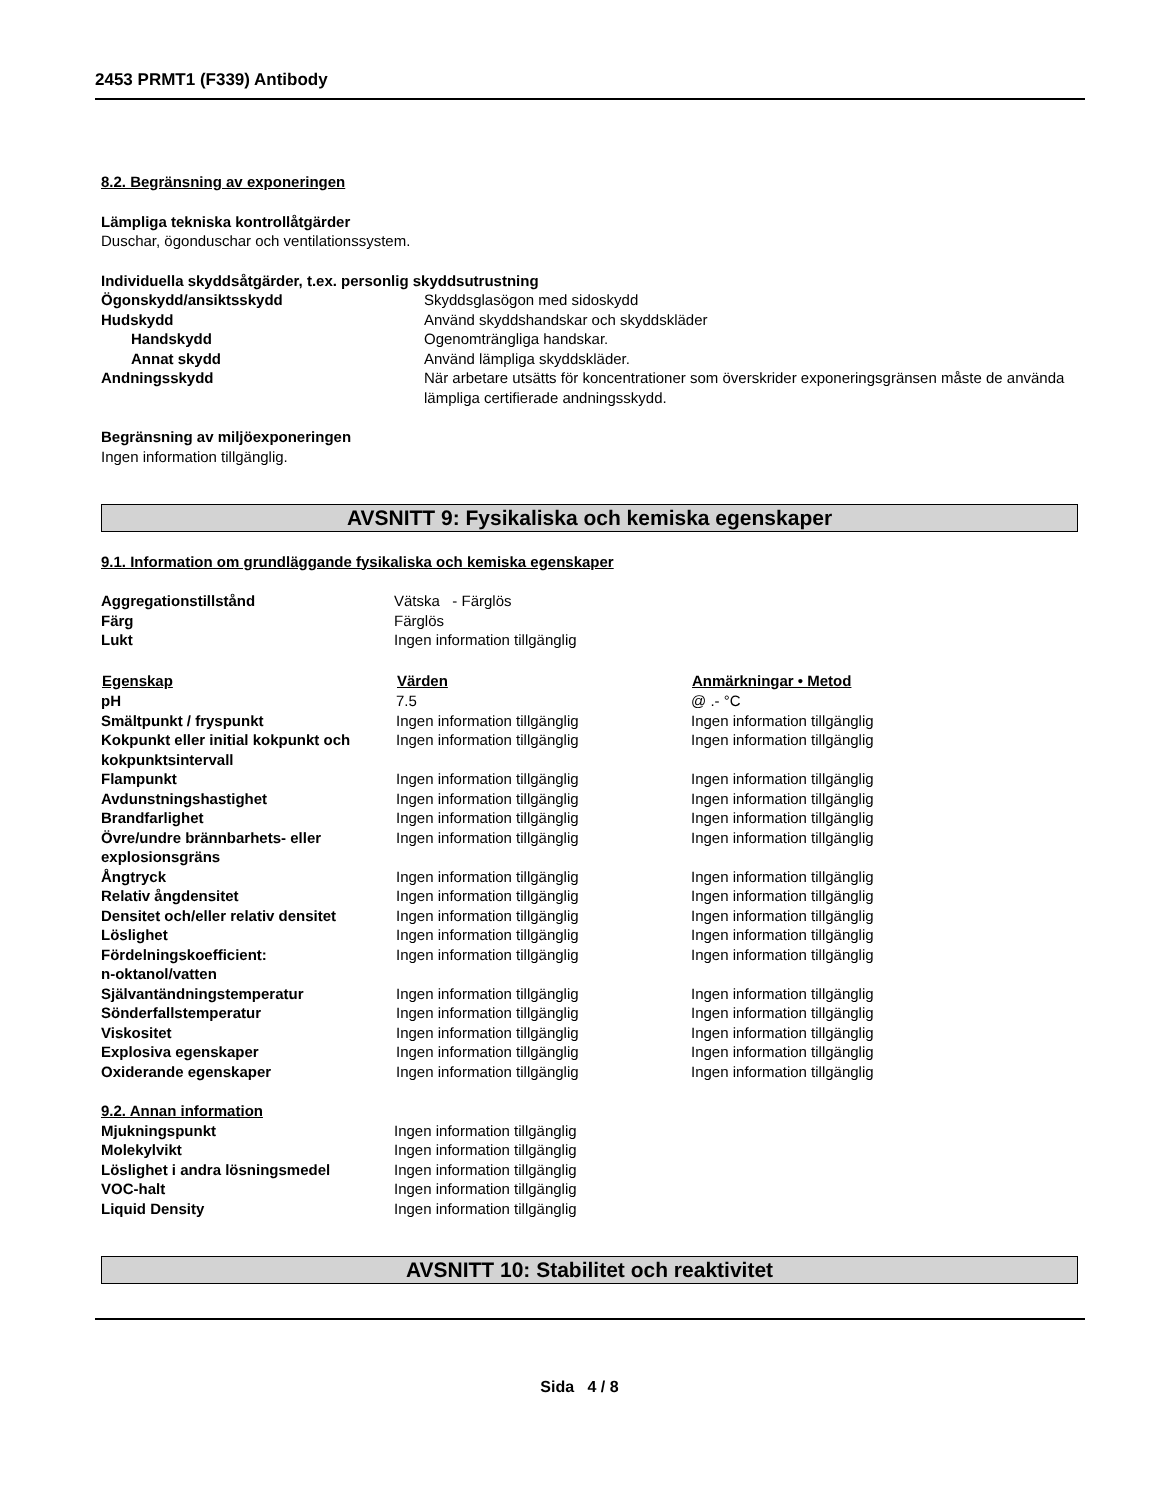2453 PRMT1 (F339) Antibody
8.2. Begränsning av exponeringen
Lämpliga tekniska kontrollåtgärder
Duschar, ögonduschar och ventilationssystem.
Individuella skyddsåtgärder, t.ex. personlig skyddsutrustning
| Ögonskydd/ansiktsskydd | Skyddsglasögon med sidoskydd |
| Hudskydd | Använd skyddshandskar och skyddskläder |
| Handskydd | Ogenomträngliga handskar. |
| Annat skydd | Använd lämpliga skyddskläder. |
| Andningsskydd | När arbetare utsätts för koncentrationer som överskrider exponeringsgränsen måste de använda lämpliga certifierade andningsskydd. |
Begränsning av miljöexponeringen
Ingen information tillgänglig.
AVSNITT 9: Fysikaliska och kemiska egenskaper
9.1. Information om grundläggande fysikaliska och kemiska egenskaper
| Aggregationstillstånd | Vätska - Färglös |
| Färg | Färglös |
| Lukt | Ingen information tillgänglig |
| Egenskap | Värden | Anmärkningar • Metod |
| --- | --- | --- |
| pH | 7.5 | @ .- °C |
| Smältpunkt / fryspunkt | Ingen information tillgänglig | Ingen information tillgänglig |
| Kokpunkt eller initial kokpunkt och kokpunktsintervall | Ingen information tillgänglig | Ingen information tillgänglig |
| Flampunkt | Ingen information tillgänglig | Ingen information tillgänglig |
| Avdunstningshastighet | Ingen information tillgänglig | Ingen information tillgänglig |
| Brandfarlighet | Ingen information tillgänglig | Ingen information tillgänglig |
| Övre/undre brännbarhets- eller explosionsgräns | Ingen information tillgänglig | Ingen information tillgänglig |
| Ångtryck | Ingen information tillgänglig | Ingen information tillgänglig |
| Relativ ångdensitet | Ingen information tillgänglig | Ingen information tillgänglig |
| Densitet och/eller relativ densitet | Ingen information tillgänglig | Ingen information tillgänglig |
| Löslighet | Ingen information tillgänglig | Ingen information tillgänglig |
| Fördelningskoefficient: n-oktanol/vatten | Ingen information tillgänglig | Ingen information tillgänglig |
| Självantändningstemperatur | Ingen information tillgänglig | Ingen information tillgänglig |
| Sönderfallstemperatur | Ingen information tillgänglig | Ingen information tillgänglig |
| Viskositet | Ingen information tillgänglig | Ingen information tillgänglig |
| Explosiva egenskaper | Ingen information tillgänglig | Ingen information tillgänglig |
| Oxiderande egenskaper | Ingen information tillgänglig | Ingen information tillgänglig |
9.2. Annan information
| Mjukningspunkt | Ingen information tillgänglig |
| Molekylvikt | Ingen information tillgänglig |
| Löslighet i andra lösningsmedel | Ingen information tillgänglig |
| VOC-halt | Ingen information tillgänglig |
| Liquid Density | Ingen information tillgänglig |
AVSNITT 10: Stabilitet och reaktivitet
Sida 4 / 8